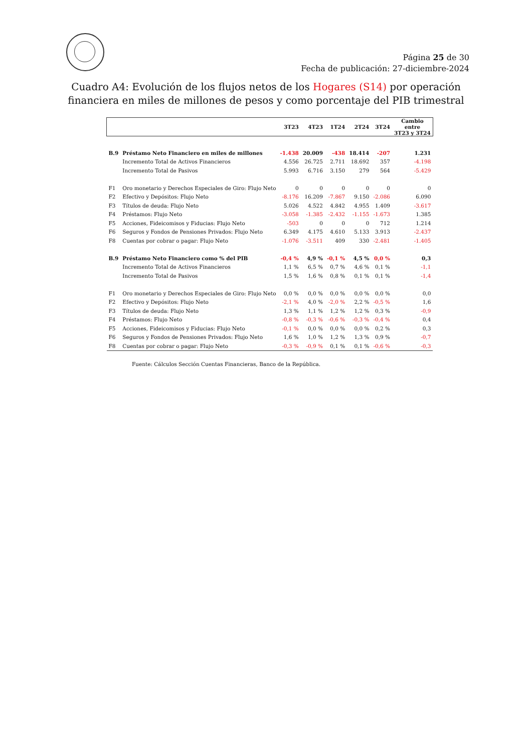Página 25 de 30
Fecha de publicación: 27-diciembre-2024
Cuadro A4: Evolución de los flujos netos de los Hogares (S14) por operación
financiera en miles de millones de pesos y como porcentaje del PIB trimestral
| | | 3T23 | 4T23 | 1T24 | 2T24 | 3T24 | Cambio entre 3T23 y 3T24 |
| --- | --- | --- | --- | --- | --- | --- | --- |
| B.9 | Préstamo Neto Financiero en miles de millones | -1.438 | 20.009 | -438 | 18.414 | -207 | 1.231 |
| | Incremento Total de Activos Financieros | 4.556 | 26.725 | 2.711 | 18.692 | 357 | -4.198 |
| | Incremento Total de Pasivos | 5.993 | 6.716 | 3.150 | 279 | 564 | -5.429 |
| F1 | Oro monetario y Derechos Especiales de Giro: Flujo Neto | 0 | 0 | 0 | 0 | 0 | 0 |
| F2 | Efectivo y Depósitos: Flujo Neto | -8.176 | 16.209 | -7.867 | 9.150 | -2.086 | 6.090 |
| F3 | Títulos de deuda: Flujo Neto | 5.026 | 4.522 | 4.842 | 4.955 | 1.409 | -3.617 |
| F4 | Préstamos: Flujo Neto | -3.058 | -1.385 | -2.432 | -1.155 | -1.673 | 1.385 |
| F5 | Acciones, Fideicomisos y Fiducias: Flujo Neto | -503 | 0 | 0 | 0 | 712 | 1.214 |
| F6 | Seguros y Fondos de Pensiones Privados: Flujo Neto | 6.349 | 4.175 | 4.610 | 5.133 | 3.913 | -2.437 |
| F8 | Cuentas por cobrar o pagar: Flujo Neto | -1.076 | -3.511 | 409 | 330 | -2.481 | -1.405 |
| B.9 | Préstamo Neto Financiero como % del PIB | -0,4 % | 4,9 % | -0,1 % | 4,5 % | 0,0 % | 0,3 |
| | Incremento Total de Activos Financieros | 1,1 % | 6,5 % | 0,7 % | 4,6 % | 0,1 % | -1,1 |
| | Incremento Total de Pasivos | 1,5 % | 1,6 % | 0,8 % | 0,1 % | 0,1 % | -1,4 |
| F1 | Oro monetario y Derechos Especiales de Giro: Flujo Neto | 0,0 % | 0,0 % | 0,0 % | 0,0 % | 0,0 % | 0,0 |
| F2 | Efectivo y Depósitos: Flujo Neto | -2,1 % | 4,0 % | -2,0 % | 2,2 % | -0,5 % | 1,6 |
| F3 | Títulos de deuda: Flujo Neto | 1,3 % | 1,1 % | 1,2 % | 1,2 % | 0,3 % | -0,9 |
| F4 | Préstamos: Flujo Neto | -0,8 % | -0,3 % | -0,6 % | -0,3 % | -0,4 % | 0,4 |
| F5 | Acciones, Fideicomisos y Fiducias: Flujo Neto | -0,1 % | 0,0 % | 0,0 % | 0,0 % | 0,2 % | 0,3 |
| F6 | Seguros y Fondos de Pensiones Privados: Flujo Neto | 1,6 % | 1,0 % | 1,2 % | 1,3 % | 0,9 % | -0,7 |
| F8 | Cuentas por cobrar o pagar: Flujo Neto | -0,3 % | -0,9 % | 0,1 % | 0,1 % | -0,6 % | -0,3 |
Fuente: Cálculos Sección Cuentas Financieras, Banco de la República.